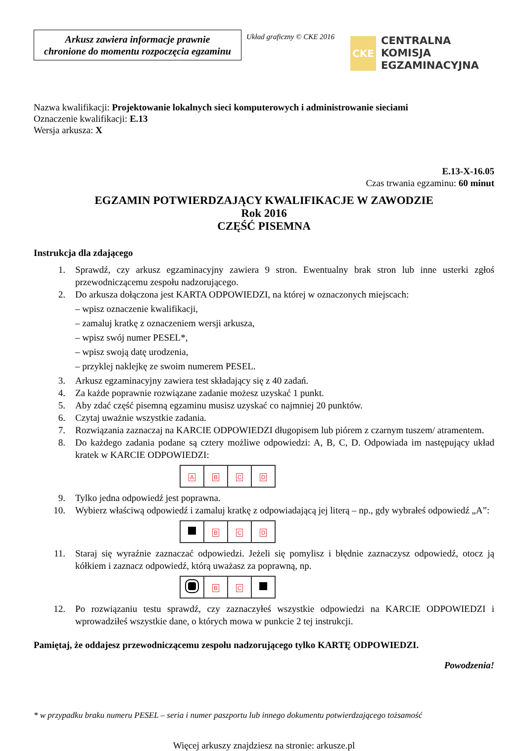Arkusz zawiera informacje prawnie
chronione do momentu rozpoczęcia egzaminu
Układ graficzny © CKE 2016
CKE
CENTRALNA
KOMISJA
EGZAMINACYJNA
Nazwa kwalifikacji: Projektowanie lokalnych sieci komputerowych i administrowanie sieciami
Oznaczenie kwalifikacji: E.13
Wersja arkusza: X
E.13-X-16.05
Czas trwania egzaminu: 60 minut
EGZAMIN POTWIERDZAJĄCY KWALIFIKACJE W ZAWODZIE
Rok 2016
CZĘŚĆ PISEMNA
Instrukcja dla zdającego
1. Sprawdź, czy arkusz egzaminacyjny zawiera 9 stron. Ewentualny brak stron lub inne usterki zgłoś przewodniczącemu zespołu nadzorującego.
2. Do arkusza dołączona jest KARTA ODPOWIEDZI, na której w oznaczonych miejscach:
– wpisz oznaczenie kwalifikacji,
– zamaluj kratkę z oznaczeniem wersji arkusza,
– wpisz swój numer PESEL*,
– wpisz swoją datę urodzenia,
– przyklej naklejkę ze swoim numerem PESEL.
3. Arkusz egzaminacyjny zawiera test składający się z 40 zadań.
4. Za każde poprawnie rozwiązane zadanie możesz uzyskać 1 punkt.
5. Aby zdać część pisemną egzaminu musisz uzyskać co najmniej 20 punktów.
6. Czytaj uważnie wszystkie zadania.
7. Rozwiązania zaznaczaj na KARCIE ODPOWIEDZI długopisem lub piórem z czarnym tuszem/ atramentem.
8. Do każdego zadania podane są cztery możliwe odpowiedzi: A, B, C, D. Odpowiada im następujący układ kratek w KARCIE ODPOWIEDZI:
| A | B | C | D |
9. Tylko jedna odpowiedź jest poprawna.
10. Wybierz właściwą odpowiedź i zamaluj kratkę z odpowiadającą jej literą – np., gdy wybrałeś odpowiedź „A”:
| | B | C | D |
11. Staraj się wyraźnie zaznaczać odpowiedzi. Jeżeli się pomylisz i błędnie zaznaczysz odpowiedź, otocz ją kółkiem i zaznacz odpowiedź, którą uważasz za poprawną, np.
| | B | C | |
12. Po rozwiązaniu testu sprawdź, czy zaznaczyłeś wszystkie odpowiedzi na KARCIE ODPOWIEDZI i wprowadziłeś wszystkie dane, o których mowa w punkcie 2 tej instrukcji.
Pamiętaj, że oddajesz przewodniczącemu zespołu nadzorującego tylko KARTĘ ODPOWIEDZI.
Powodzenia!
* w przypadku braku numeru PESEL – seria i numer paszportu lub innego dokumentu potwierdzającego tożsamość
Więcej arkuszy znajdziesz na stronie: arkusze.pl